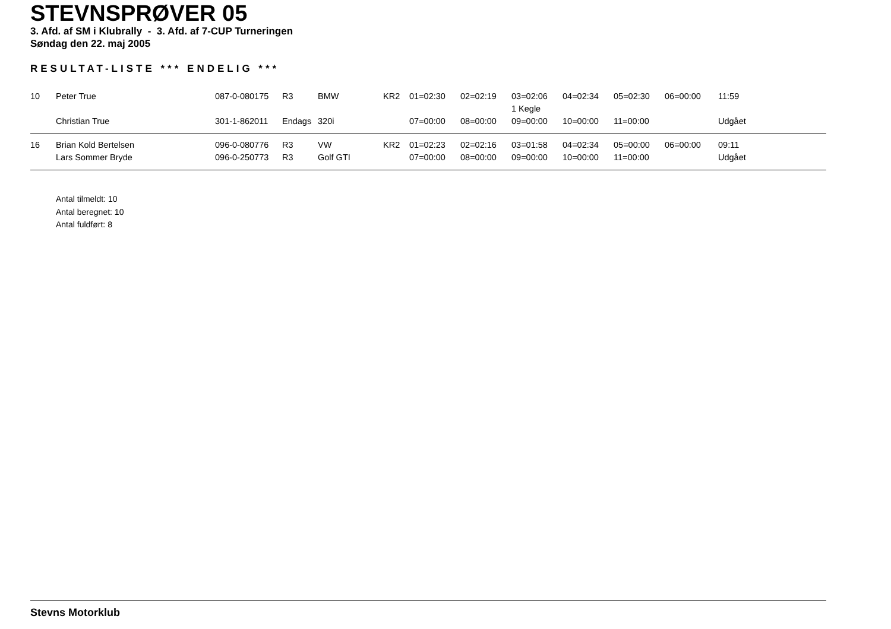STEVNSPRØVER 05
3. Afd. af SM i Klubrally - 3. Afd. af 7-CUP Turneringen
Søndag den 22. maj 2005
RESULTAT-LISTE *** ENDELIG ***
| 10 | Peter True | 087-0-080175 | R3 | BMW | KR2 | 01=02:30 | 02=02:19 | 03=02:06 | 04=02:34 | 05=02:30 | 06=00:00 | 11:59 |
| | | | | | | | | 1 Kegle | | | | |
| | Christian True | 301-1-862011 | Endags | 320i | | 07=00:00 | 08=00:00 | 09=00:00 | 10=00:00 | 11=00:00 | | Udgået |
| 16 | Brian Kold Bertelsen | 096-0-080776 | R3 | VW | KR2 | 01=02:23 | 02=02:16 | 03=01:58 | 04=02:34 | 05=00:00 | 06=00:00 | 09:11 |
| | Lars Sommer Bryde | 096-0-250773 | R3 | Golf GTI | | 07=00:00 | 08=00:00 | 09=00:00 | 10=00:00 | 11=00:00 | | Udgået |
Antal tilmeldt: 10
Antal beregnet: 10
Antal fuldført: 8
Stevns Motorklub